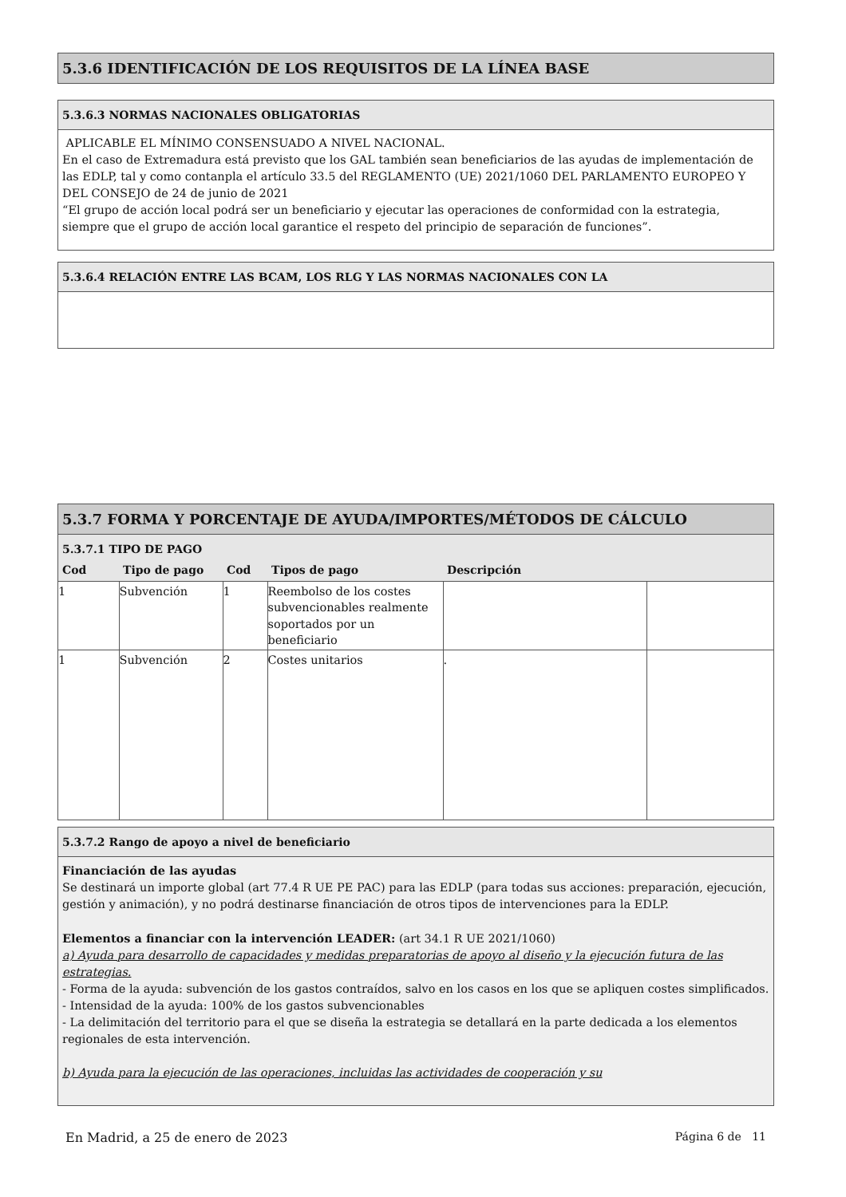5.3.6 IDENTIFICACIÓN DE LOS REQUISITOS DE LA LÍNEA BASE
5.3.6.3 NORMAS NACIONALES OBLIGATORIAS
APLICABLE EL MÍNIMO CONSENSUADO A NIVEL NACIONAL.
En el caso de Extremadura está previsto que los GAL también sean beneficiarios de las ayudas de implementación de las EDLP, tal y como contanpla el artículo 33.5 del REGLAMENTO (UE) 2021/1060 DEL PARLAMENTO EUROPEO Y DEL CONSEJO de 24 de junio de 2021
“El grupo de acción local podrá ser un beneficiario y ejecutar las operaciones de conformidad con la estrategia, siempre que el grupo de acción local garantice el respeto del principio de separación de funciones”.
5.3.6.4 RELACIÓN ENTRE LAS BCAM, LOS RLG Y LAS NORMAS NACIONALES CON LA
5.3.7 FORMA Y PORCENTAJE DE AYUDA/IMPORTES/MÉTODOS DE CÁLCULO
5.3.7.1 TIPO DE PAGO
| Cod | Tipo de pago | Cod | Tipos de pago | Descripción | |
| --- | --- | --- | --- | --- | --- |
| 1 | Subvención | 1 | Reembolso de los costes subvencionables realmente soportados por un beneficiario | | |
| 1 | Subvención | 2 | Costes unitarios | . | |
5.3.7.2 Rango de apoyo a nivel de beneficiario
Financiación de las ayudas
Se destinará un importe global (art 77.4 R UE PE PAC) para las EDLP (para todas sus acciones: preparación, ejecución, gestión y animación), y no podrá destinarse financiación de otros tipos de intervenciones para la EDLP.
Elementos a financiar con la intervención LEADER: (art 34.1 R UE 2021/1060)
a) Ayuda para desarrollo de capacidades y medidas preparatorias de apoyo al diseño y la ejecución futura de las estrategias.
- Forma de la ayuda: subvención de los gastos contraídos, salvo en los casos en los que se apliquen costes simplificados.
- Intensidad de la ayuda: 100% de los gastos subvencionables
- La delimitación del territorio para el que se diseña la estrategia se detallará en la parte dedicada a los elementos regionales de esta intervención.
b) Ayuda para la ejecución de las operaciones, incluidas las actividades de cooperación y su
En Madrid, a 25 de enero de 2023 Página 6 de 11